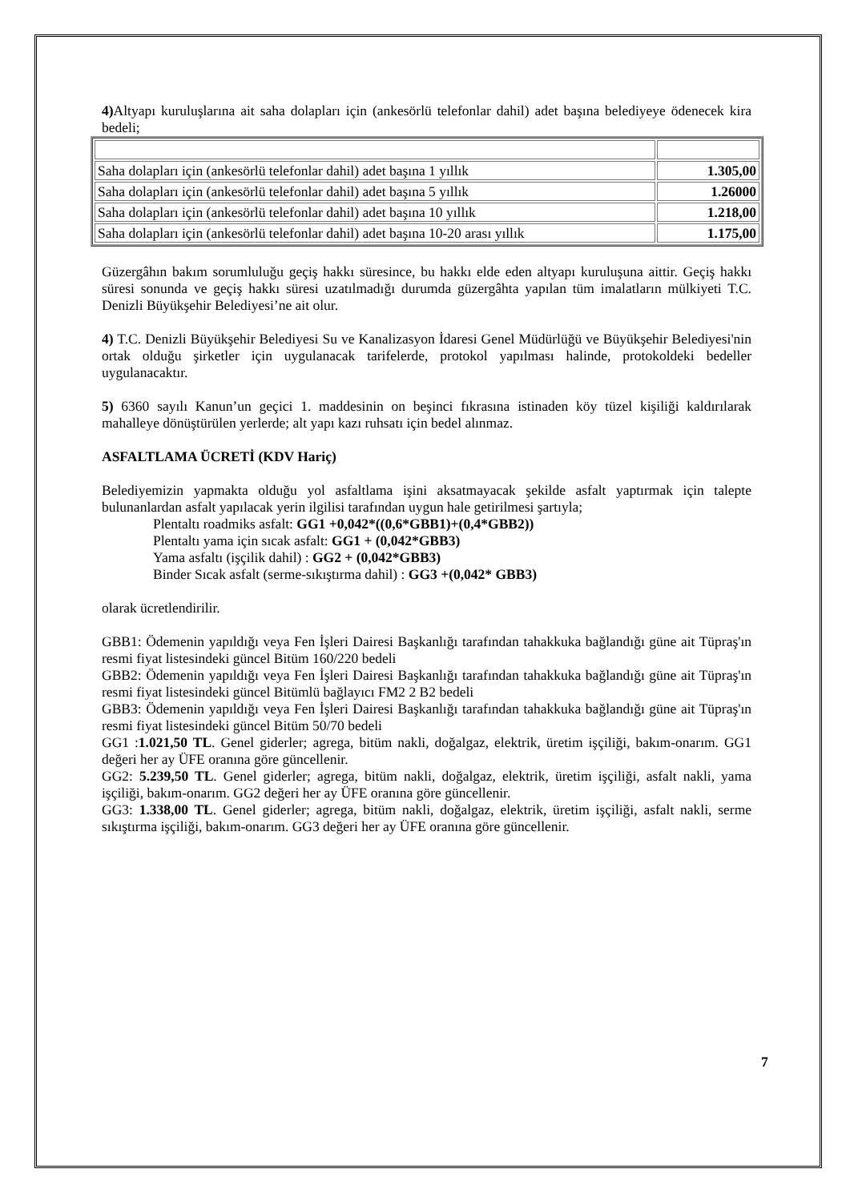4) Altyapı kuruluşlarına ait saha dolapları için (ankesörlü telefonlar dahil) adet başına belediyeye ödenecek kira bedeli;
| Saha dolapları için (ankesörlü telefonlar dahil) adet başına 1 yıllık | 1.305,00 |
| Saha dolapları için (ankesörlü telefonlar dahil) adet başına 5 yıllık | 1.26000 |
| Saha dolapları için (ankesörlü telefonlar dahil) adet başına 10 yıllık | 1.218,00 |
| Saha dolapları için (ankesörlü telefonlar dahil) adet başına 10-20 arası yıllık | 1.175,00 |
Güzergâhın bakım sorumluluğu geçiş hakkı süresince, bu hakkı elde eden altyapı kuruluşuna aittir. Geçiş hakkı süresi sonunda ve geçiş hakkı süresi uzatılmadığı durumda güzergâhta yapılan tüm imalatların mülkiyeti T.C. Denizli Büyükşehir Belediyesi’ne ait olur.
4) T.C. Denizli Büyükşehir Belediyesi Su ve Kanalizasyon İdaresi Genel Müdürlüğü ve Büyükşehir Belediyesi'nin ortak olduğu şirketler için uygulanacak tarifelerde, protokol yapılması halinde, protokoldeki bedeller uygulanacaktır.
5) 6360 sayılı Kanun’un geçici 1. maddesinin on beşinci fıkrasına istinaden köy tüzel kişiliği kaldırılarak mahalleye dönüştürülen yerlerde; alt yapı kazı ruhsatı için bedel alınmaz.
ASFALTLAMA ÜCRETİ (KDV Hariç)
Belediyemizin yapmakta olduğu yol asfaltlama işini aksatmayacak şekilde asfalt yaptırmak için talepte bulunanlardan asfalt yapılacak yerin ilgilisi tarafından uygun hale getirilmesi şartıyla;
Plentaltı roadmiks asfalt: GG1 +0,042*((0,6*GBB1)+(0,4*GBB2))
Plentaltı yama için sıcak asfalt: GG1 + (0,042*GBB3)
Yama asfaltı (işçilik dahil) : GG2 + (0,042*GBB3)
Binder Sıcak asfalt (serme-sıkıştırma dahil) : GG3 +(0,042* GBB3)
olarak ücretlendirilir.
GBB1: Ödemenin yapıldığı veya Fen İşleri Dairesi Başkanlığı tarafından tahakkuka bağlandığı güne ait Tüpraş'ın resmi fiyat listesindeki güncel Bitüm 160/220 bedeli
GBB2: Ödemenin yapıldığı veya Fen İşleri Dairesi Başkanlığı tarafından tahakkuka bağlandığı güne ait Tüpraş'ın resmi fiyat listesindeki güncel Bitümlü bağlayıcı FM2 2 B2 bedeli
GBB3: Ödemenin yapıldığı veya Fen İşleri Dairesi Başkanlığı tarafından tahakkuka bağlandığı güne ait Tüpraş'ın resmi fiyat listesindeki güncel Bitüm 50/70 bedeli
GG1 :1.021,50 TL. Genel giderler; agrega, bitüm nakli, doğalgaz, elektrik, üretim işçiliği, bakım-onarım. GG1 değeri her ay ÜFE oranına göre güncellenir.
GG2: 5.239,50 TL. Genel giderler; agrega, bitüm nakli, doğalgaz, elektrik, üretim işçiliği, asfalt nakli, yama işçiliği, bakım-onarım. GG2 değeri her ay ÜFE oranına göre güncellenir.
GG3: 1.338,00 TL. Genel giderler; agrega, bitüm nakli, doğalgaz, elektrik, üretim işçiliği, asfalt nakli, serme sıkıştırma işçiliği, bakım-onarım. GG3 değeri her ay ÜFE oranına göre güncellenir.
7